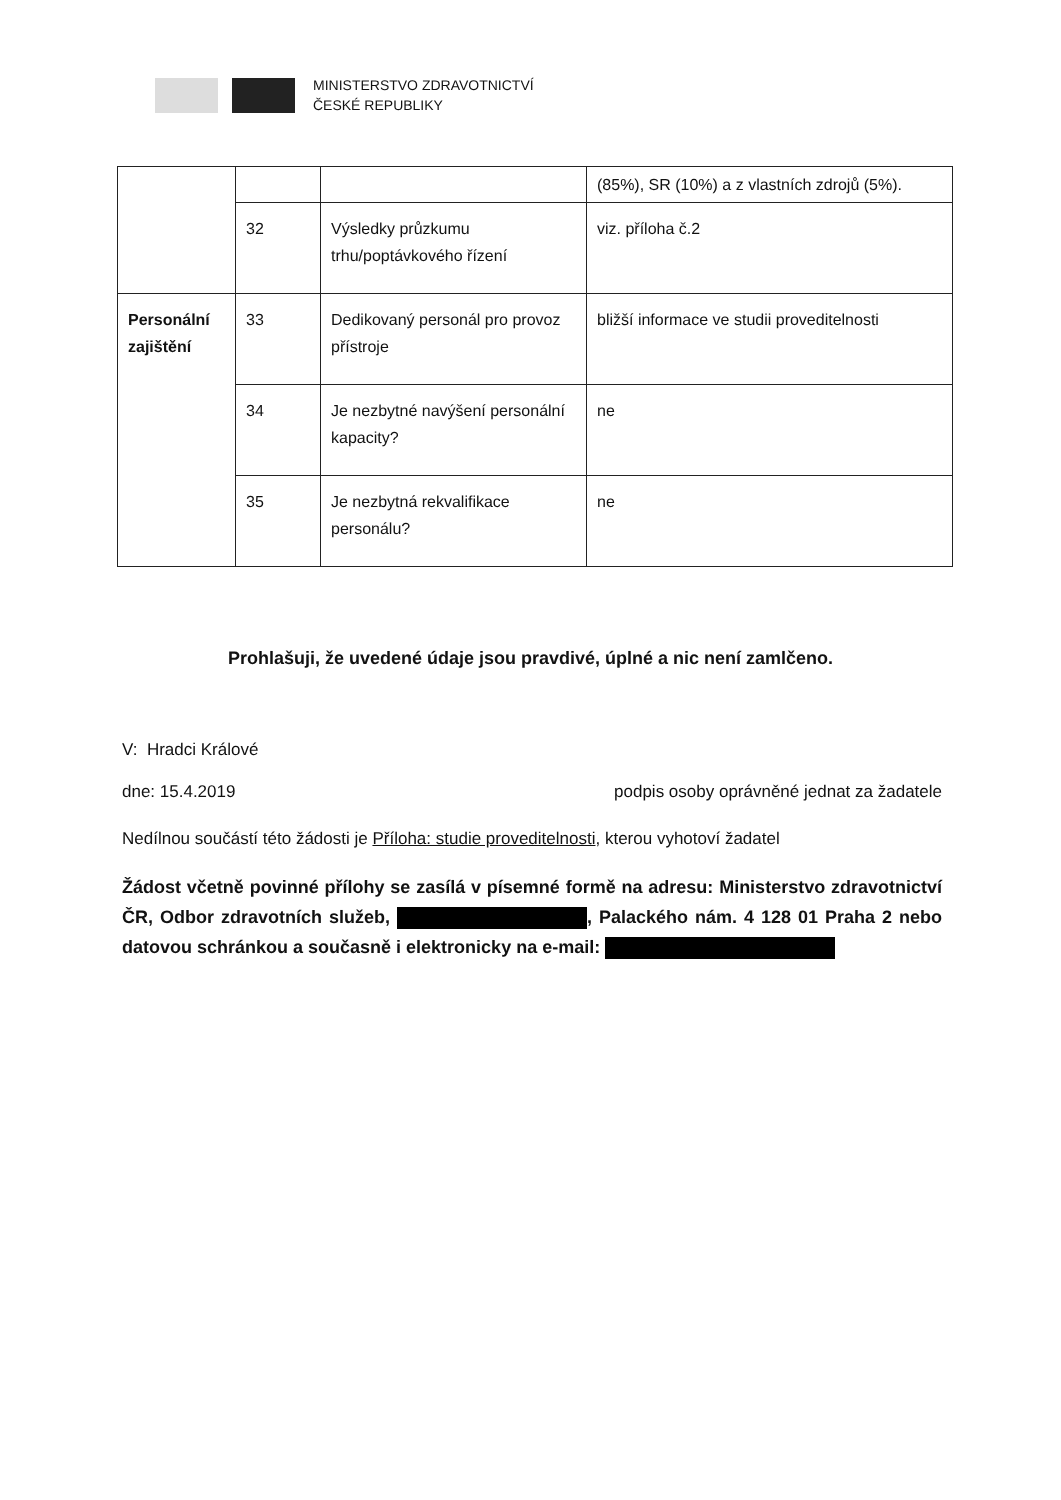MINISTERSTVO ZDRAVOTNICTVÍ
ČESKÉ REPUBLIKY
| | | | (85%), SR (10%) a z vlastních zdrojů (5%). |
| | 32 | Výsledky průzkumu trhu/poptávkového řízení | viz. příloha č.2 |
| Personální zajištění | 33 | Dedikovaný personál pro provoz přístroje | bližší informace ve studii proveditelnosti |
| | 34 | Je nezbytné navýšení personální kapacity? | ne |
| | 35 | Je nezbytná rekvalifikace personálu? | ne |
Prohlašuji, že uvedené údaje jsou pravdivé, úplné a nic není zamlčeno.
V: Hradci Králové
dne: 15.4.2019 podpis osoby oprávněné jednat za žadatele
Nedílnou součástí této žádosti je Příloha: studie proveditelnosti, kterou vyhotoví žadatel
Žádost včetně povinné přílohy se zasílá v písemné formě na adresu: Ministerstvo zdravotnictví ČR, Odbor zdravotních služeb, , Palackého nám. 4 128 01 Praha 2 nebo datovou schránkou a současně i elektronicky na e-mail: